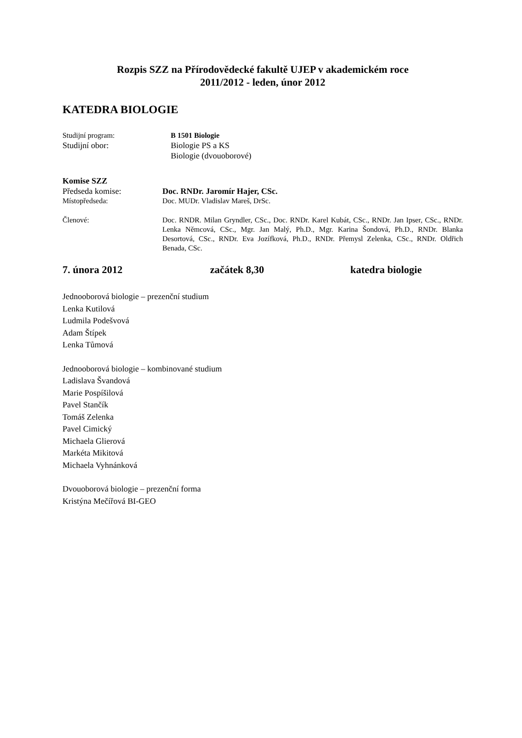Rozpis SZZ na Přírodovědecké fakultě UJEP v akademickém roce
2011/2012 - leden, únor 2012
KATEDRA BIOLOGIE
Studijní program: B 1501 Biologie
Studijní obor: Biologie PS a KS
Biologie (dvouoborové)
Komise SZZ
Předseda komise: Doc. RNDr. Jaromír Hajer, CSc.
Místopředseda: Doc. MUDr. Vladislav Mareš, DrSc.
Členové: Doc. RNDR. Milan Gryndler, CSc., Doc. RNDr. Karel Kubát, CSc., RNDr. Jan Ipser, CSc., RNDr. Lenka Němcová, CSc., Mgr. Jan Malý, Ph.D., Mgr. Karina Šondová, Ph.D., RNDr. Blanka Desortová, CSc., RNDr. Eva Jozífková, Ph.D., RNDr. Přemysl Zelenka, CSc., RNDr. Oldřich Benada, CSc.
7. února 2012 začátek 8,30 katedra biologie
Jednooborová biologie – prezenční studium
Lenka Kutilová
Ludmila Podešvová
Adam Štípek
Lenka Tůmová
Jednooborová biologie – kombinované studium
Ladislava Švandová
Marie Pospíšilová
Pavel Stančík
Tomáš Zelenka
Pavel Cimický
Michaela Glierová
Markéta Mikitová
Michaela Vyhnánková
Dvouoborová biologie – prezenční forma
Kristýna Mečířová BI-GEO